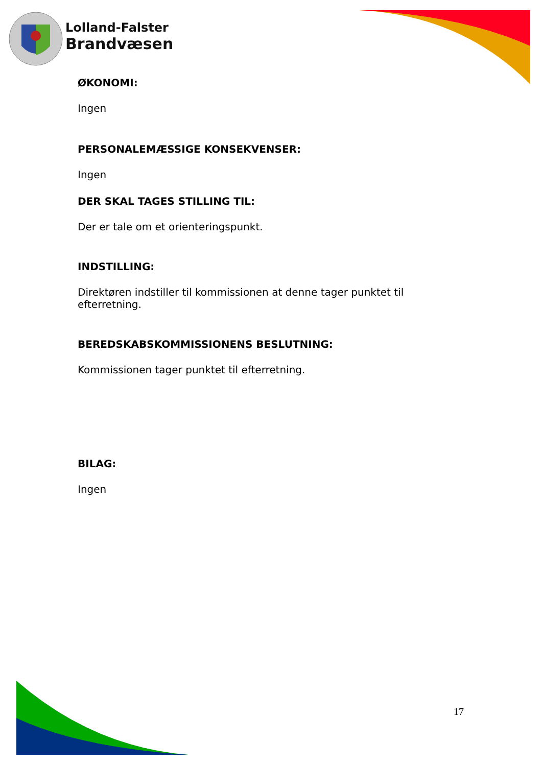Lolland-Falster
Brandvæsen
ØKONOMI:
Ingen
PERSONALEMÆSSIGE KONSEKVENSER:
Ingen
DER SKAL TAGES STILLING TIL:
Der er tale om et orienteringspunkt.
INDSTILLING:
Direktøren indstiller til kommissionen at denne tager punktet til efterretning.
BEREDSKABSKOMMISSIONENS BESLUTNING:
Kommissionen tager punktet til efterretning.
BILAG:
Ingen
17